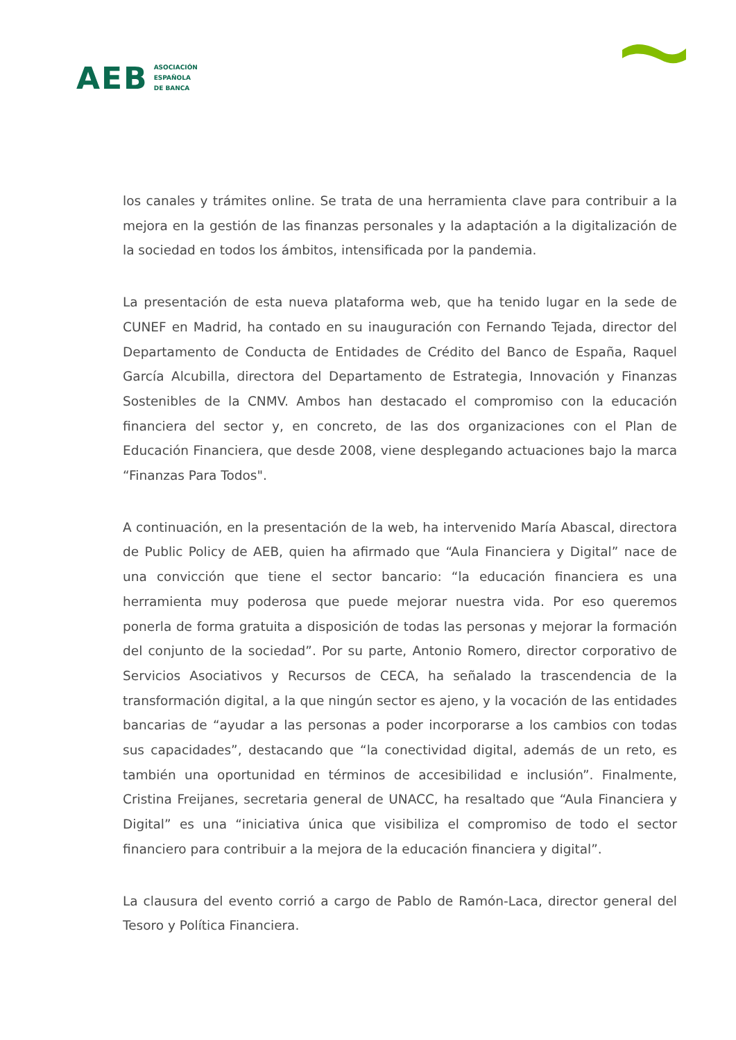AEB ASOCIACIÓN
ESPAÑOLA
DE BANCA
los canales y trámites online. Se trata de una herramienta clave para contribuir a la mejora en la gestión de las finanzas personales y la adaptación a la digitalización de la sociedad en todos los ámbitos, intensificada por la pandemia.
La presentación de esta nueva plataforma web, que ha tenido lugar en la sede de CUNEF en Madrid, ha contado en su inauguración con Fernando Tejada, director del Departamento de Conducta de Entidades de Crédito del Banco de España, Raquel García Alcubilla, directora del Departamento de Estrategia, Innovación y Finanzas Sostenibles de la CNMV. Ambos han destacado el compromiso con la educación financiera del sector y, en concreto, de las dos organizaciones con el Plan de Educación Financiera, que desde 2008, viene desplegando actuaciones bajo la marca “Finanzas Para Todos".
A continuación, en la presentación de la web, ha intervenido María Abascal, directora de Public Policy de AEB, quien ha afirmado que “Aula Financiera y Digital” nace de una convicción que tiene el sector bancario: “la educación financiera es una herramienta muy poderosa que puede mejorar nuestra vida. Por eso queremos ponerla de forma gratuita a disposición de todas las personas y mejorar la formación del conjunto de la sociedad”. Por su parte, Antonio Romero, director corporativo de Servicios Asociativos y Recursos de CECA, ha señalado la trascendencia de la transformación digital, a la que ningún sector es ajeno, y la vocación de las entidades bancarias de “ayudar a las personas a poder incorporarse a los cambios con todas sus capacidades”, destacando que “la conectividad digital, además de un reto, es también una oportunidad en términos de accesibilidad e inclusión”. Finalmente, Cristina Freijanes, secretaria general de UNACC, ha resaltado que “Aula Financiera y Digital” es una “iniciativa única que visibiliza el compromiso de todo el sector financiero para contribuir a la mejora de la educación financiera y digital”.
La clausura del evento corrió a cargo de Pablo de Ramón-Laca, director general del Tesoro y Política Financiera.